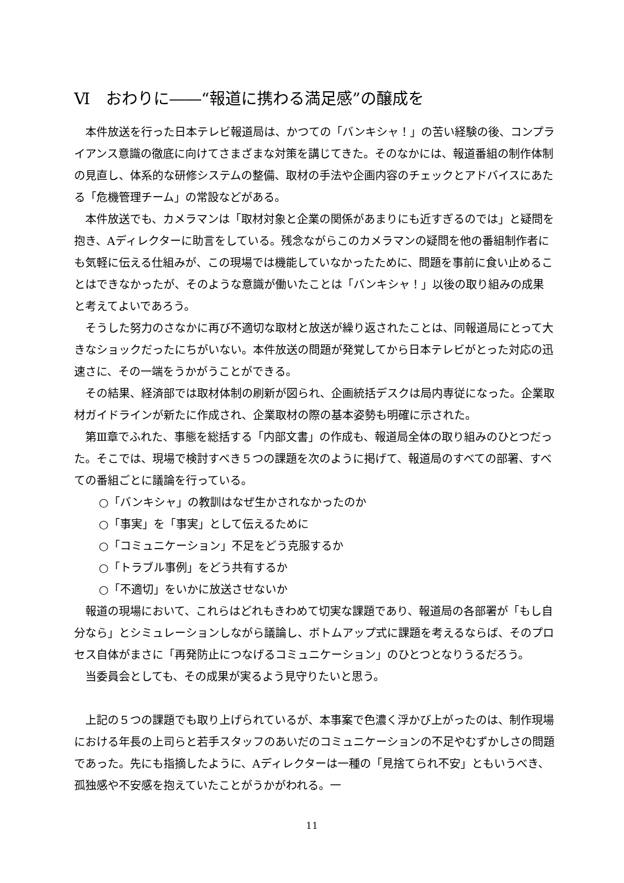Ⅵ　おわりに――“報道に携わる満足感”の醸成を
本件放送を行った日本テレビ報道局は、かつての「バンキシャ！」の苦い経験の後、コンプライアンス意識の徹底に向けてさまざまな対策を講じてきた。そのなかには、報道番組の制作体制の見直し、体系的な研修システムの整備、取材の手法や企画内容のチェックとアドバイスにあたる「危機管理チーム」の常設などがある。
本件放送でも、カメラマンは「取材対象と企業の関係があまりにも近すぎるのでは」と疑問を抱き、Aディレクターに助言をしている。残念ながらこのカメラマンの疑問を他の番組制作者にも気軽に伝える仕組みが、この現場では機能していなかったために、問題を事前に食い止めることはできなかったが、そのような意識が働いたことは「バンキシャ！」以後の取り組みの成果と考えてよいであろう。
そうした努力のさなかに再び不適切な取材と放送が繰り返されたことは、同報道局にとって大きなショックだったにちがいない。本件放送の問題が発覚してから日本テレビがとった対応の迅速さに、その一端をうかがうことができる。
その結果、経済部では取材体制の刷新が図られ、企画統括デスクは局内専従になった。企業取材ガイドラインが新たに作成され、企業取材の際の基本姿勢も明確に示された。
第Ⅲ章でふれた、事態を総括する「内部文書」の作成も、報道局全体の取り組みのひとつだった。そこでは、現場で検討すべき５つの課題を次のように掲げて、報道局のすべての部署、すべての番組ごとに議論を行っている。
○「バンキシャ」の教訓はなぜ生かされなかったのか
○「事実」を「事実」として伝えるために
○「コミュニケーション」不足をどう克服するか
○「トラブル事例」をどう共有するか
○「不適切」をいかに放送させないか
報道の現場において、これらはどれもきわめて切実な課題であり、報道局の各部署が「もし自分なら」とシミュレーションしながら議論し、ボトムアップ式に課題を考えるならば、そのプロセス自体がまさに「再発防止につなげるコミュニケーション」のひとつとなりうるだろう。
当委員会としても、その成果が実るよう見守りたいと思う。
上記の５つの課題でも取り上げられているが、本事案で色濃く浮かび上がったのは、制作現場における年長の上司らと若手スタッフのあいだのコミュニケーションの不足やむずかしさの問題であった。先にも指摘したように、Aディレクターは一種の「見捨てられ不安」ともいうべき、孤独感や不安感を抱えていたことがうかがわれる。一
11